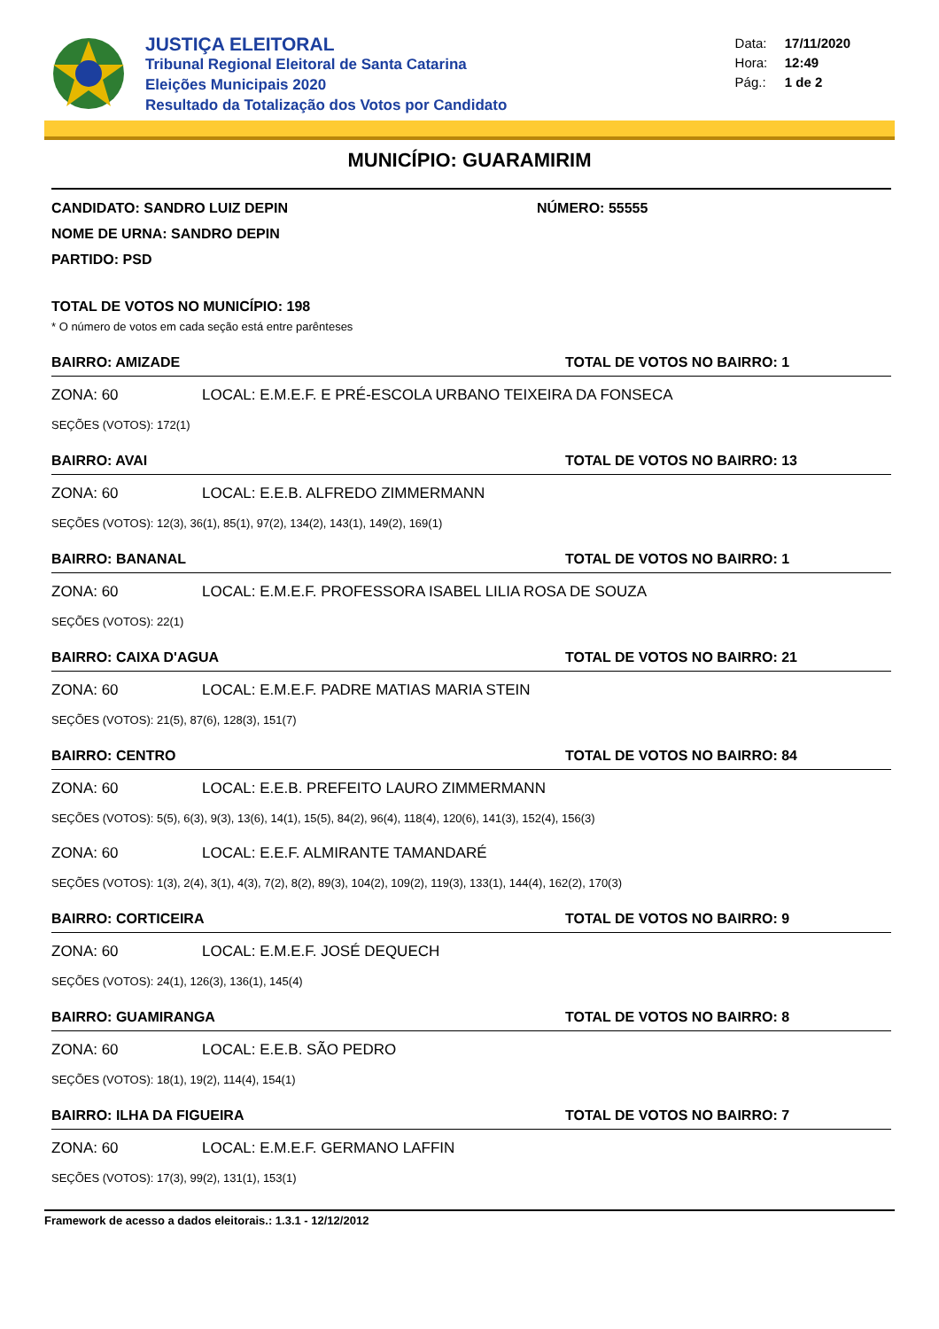JUSTIÇA ELEITORAL
Tribunal Regional Eleitoral de Santa Catarina
Eleições Municipais 2020
Resultado da Totalização dos Votos por Candidato
Data: 17/11/2020
Hora: 12:49
Pág.: 1 de 2
MUNICÍPIO: GUARAMIRIM
CANDIDATO: SANDRO LUIZ DEPIN NÚMERO: 55555
NOME DE URNA: SANDRO DEPIN
PARTIDO: PSD
TOTAL DE VOTOS NO MUNICÍPIO: 198
* O número de votos em cada seção está entre parênteses
BAIRRO: AMIZADE TOTAL DE VOTOS NO BAIRRO: 1
ZONA: 60 LOCAL: E.M.E.F. E PRÉ-ESCOLA URBANO TEIXEIRA DA FONSECA
SEÇÕES (VOTOS): 172(1)
BAIRRO: AVAI TOTAL DE VOTOS NO BAIRRO: 13
ZONA: 60 LOCAL: E.E.B. ALFREDO ZIMMERMANN
SEÇÕES (VOTOS): 12(3), 36(1), 85(1), 97(2), 134(2), 143(1), 149(2), 169(1)
BAIRRO: BANANAL TOTAL DE VOTOS NO BAIRRO: 1
ZONA: 60 LOCAL: E.M.E.F. PROFESSORA ISABEL LILIA ROSA DE SOUZA
SEÇÕES (VOTOS): 22(1)
BAIRRO: CAIXA D'AGUA TOTAL DE VOTOS NO BAIRRO: 21
ZONA: 60 LOCAL: E.M.E.F. PADRE MATIAS MARIA STEIN
SEÇÕES (VOTOS): 21(5), 87(6), 128(3), 151(7)
BAIRRO: CENTRO TOTAL DE VOTOS NO BAIRRO: 84
ZONA: 60 LOCAL: E.E.B. PREFEITO LAURO ZIMMERMANN
SEÇÕES (VOTOS): 5(5), 6(3), 9(3), 13(6), 14(1), 15(5), 84(2), 96(4), 118(4), 120(6), 141(3), 152(4), 156(3)
ZONA: 60 LOCAL: E.E.F. ALMIRANTE TAMANDARÉ
SEÇÕES (VOTOS): 1(3), 2(4), 3(1), 4(3), 7(2), 8(2), 89(3), 104(2), 109(2), 119(3), 133(1), 144(4), 162(2), 170(3)
BAIRRO: CORTICEIRA TOTAL DE VOTOS NO BAIRRO: 9
ZONA: 60 LOCAL: E.M.E.F. JOSÉ DEQUECH
SEÇÕES (VOTOS): 24(1), 126(3), 136(1), 145(4)
BAIRRO: GUAMIRANGA TOTAL DE VOTOS NO BAIRRO: 8
ZONA: 60 LOCAL: E.E.B. SÃO PEDRO
SEÇÕES (VOTOS): 18(1), 19(2), 114(4), 154(1)
BAIRRO: ILHA DA FIGUEIRA TOTAL DE VOTOS NO BAIRRO: 7
ZONA: 60 LOCAL: E.M.E.F. GERMANO LAFFIN
SEÇÕES (VOTOS): 17(3), 99(2), 131(1), 153(1)
Framework de acesso a dados eleitorais.: 1.3.1 - 12/12/2012